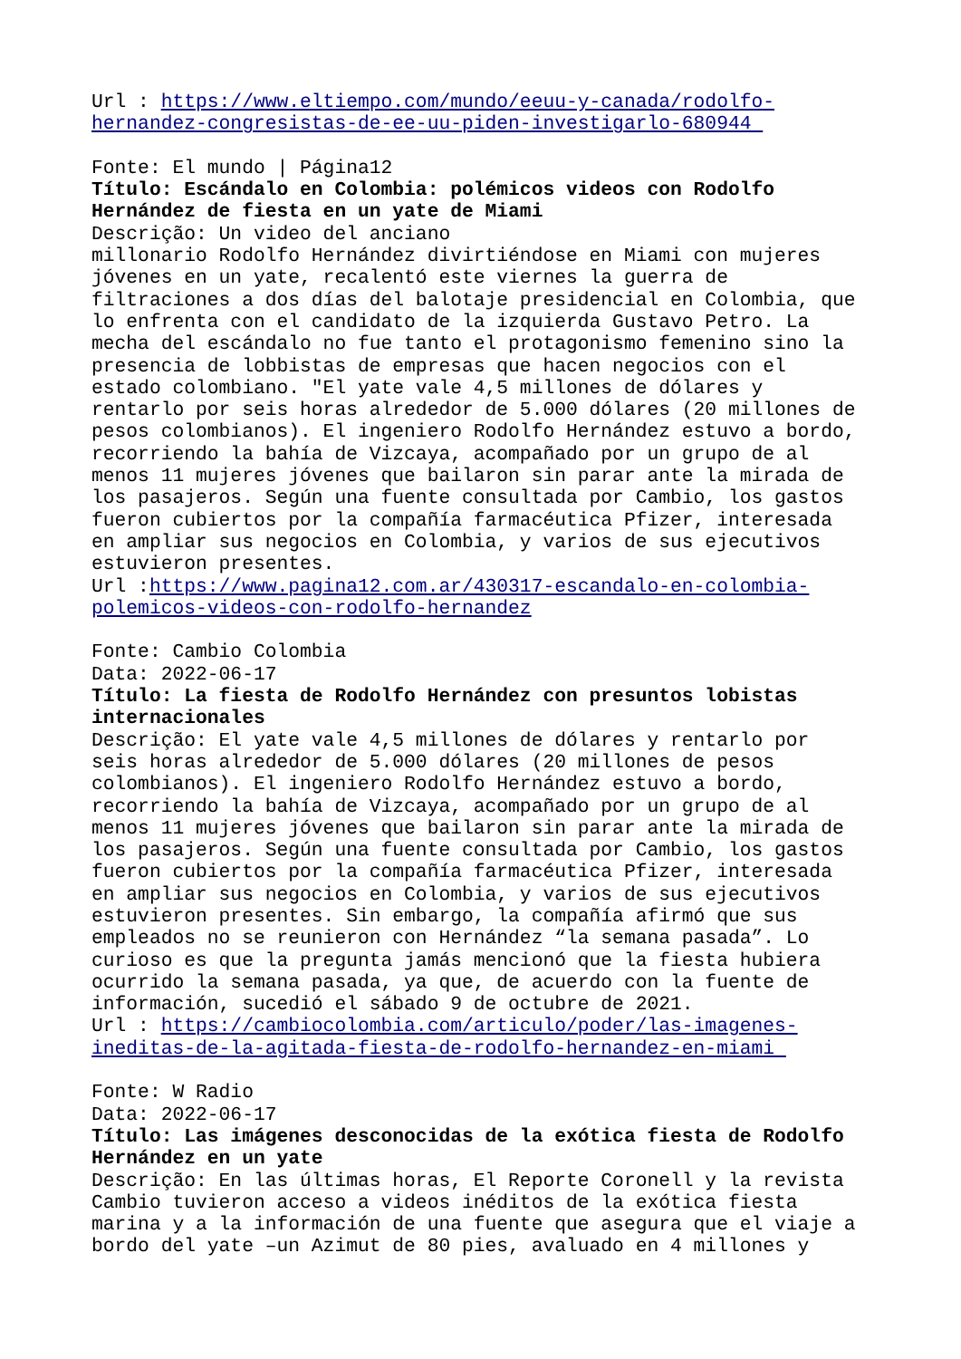Url : https://www.eltiempo.com/mundo/eeuu-y-canada/rodolfo- hernandez-congresistas-de-ee-uu-piden-investigarlo-680944 Fonte: El mundo | Página12 Título: Escándalo en Colombia: polémicos videos con Rodolfo Hernández de fiesta en un yate de Miami Descrição: Un video del anciano millonario Rodolfo Hernández divirtiéndose en Miami con mujeres jóvenes en un yate, recalentó este viernes la guerra de filtraciones a dos días del balotaje presidencial en Colombia, que lo enfrenta con el candidato de la izquierda Gustavo Petro. La mecha del escándalo no fue tanto el protagonismo femenino sino la presencia de lobbistas de empresas que hacen negocios con el estado colombiano. "El yate vale 4,5 millones de dólares y rentarlo por seis horas alrededor de 5.000 dólares (20 millones de pesos colombianos). El ingeniero Rodolfo Hernández estuvo a bordo, recorriendo la bahía de Vizcaya, acompañado por un grupo de al menos 11 mujeres jóvenes que bailaron sin parar ante la mirada de los pasajeros. Según una fuente consultada por Cambio, los gastos fueron cubiertos por la compañía farmacéutica Pfizer, interesada en ampliar sus negocios en Colombia, y varios de sus ejecutivos estuvieron presentes. Url :https://www.pagina12.com.ar/430317-escandalo-en-colombia- polemicos-videos-con-rodolfo-hernandez Fonte: Cambio Colombia Data: 2022-06-17 Título: La fiesta de Rodolfo Hernández con presuntos lobistas internacionales Descrição: El yate vale 4,5 millones de dólares y rentarlo por seis horas alrededor de 5.000 dólares (20 millones de pesos colombianos). El ingeniero Rodolfo Hernández estuvo a bordo, recorriendo la bahía de Vizcaya, acompañado por un grupo de al menos 11 mujeres jóvenes que bailaron sin parar ante la mirada de los pasajeros. Según una fuente consultada por Cambio, los gastos fueron cubiertos por la compañía farmacéutica Pfizer, interesada en ampliar sus negocios en Colombia, y varios de sus ejecutivos estuvieron presentes. Sin embargo, la compañía afirmó que sus empleados no se reunieron con Hernández “la semana pasada”. Lo curioso es que la pregunta jamás mencionó que la fiesta hubiera ocurrido la semana pasada, ya que, de acuerdo con la fuente de información, sucedió el sábado 9 de octubre de 2021. Url : https://cambiocolombia.com/articulo/poder/las-imagenes- ineditas-de-la-agitada-fiesta-de-rodolfo-hernandez-en-miami Fonte: W Radio Data: 2022-06-17 Título: Las imágenes desconocidas de la exótica fiesta de Rodolfo Hernández en un yate Descrição: En las últimas horas, El Reporte Coronell y la revista Cambio tuvieron acceso a videos inéditos de la exótica fiesta marina y a la información de una fuente que asegura que el viaje a bordo del yate –un Azimut de 80 pies, avaluado en 4 millones y